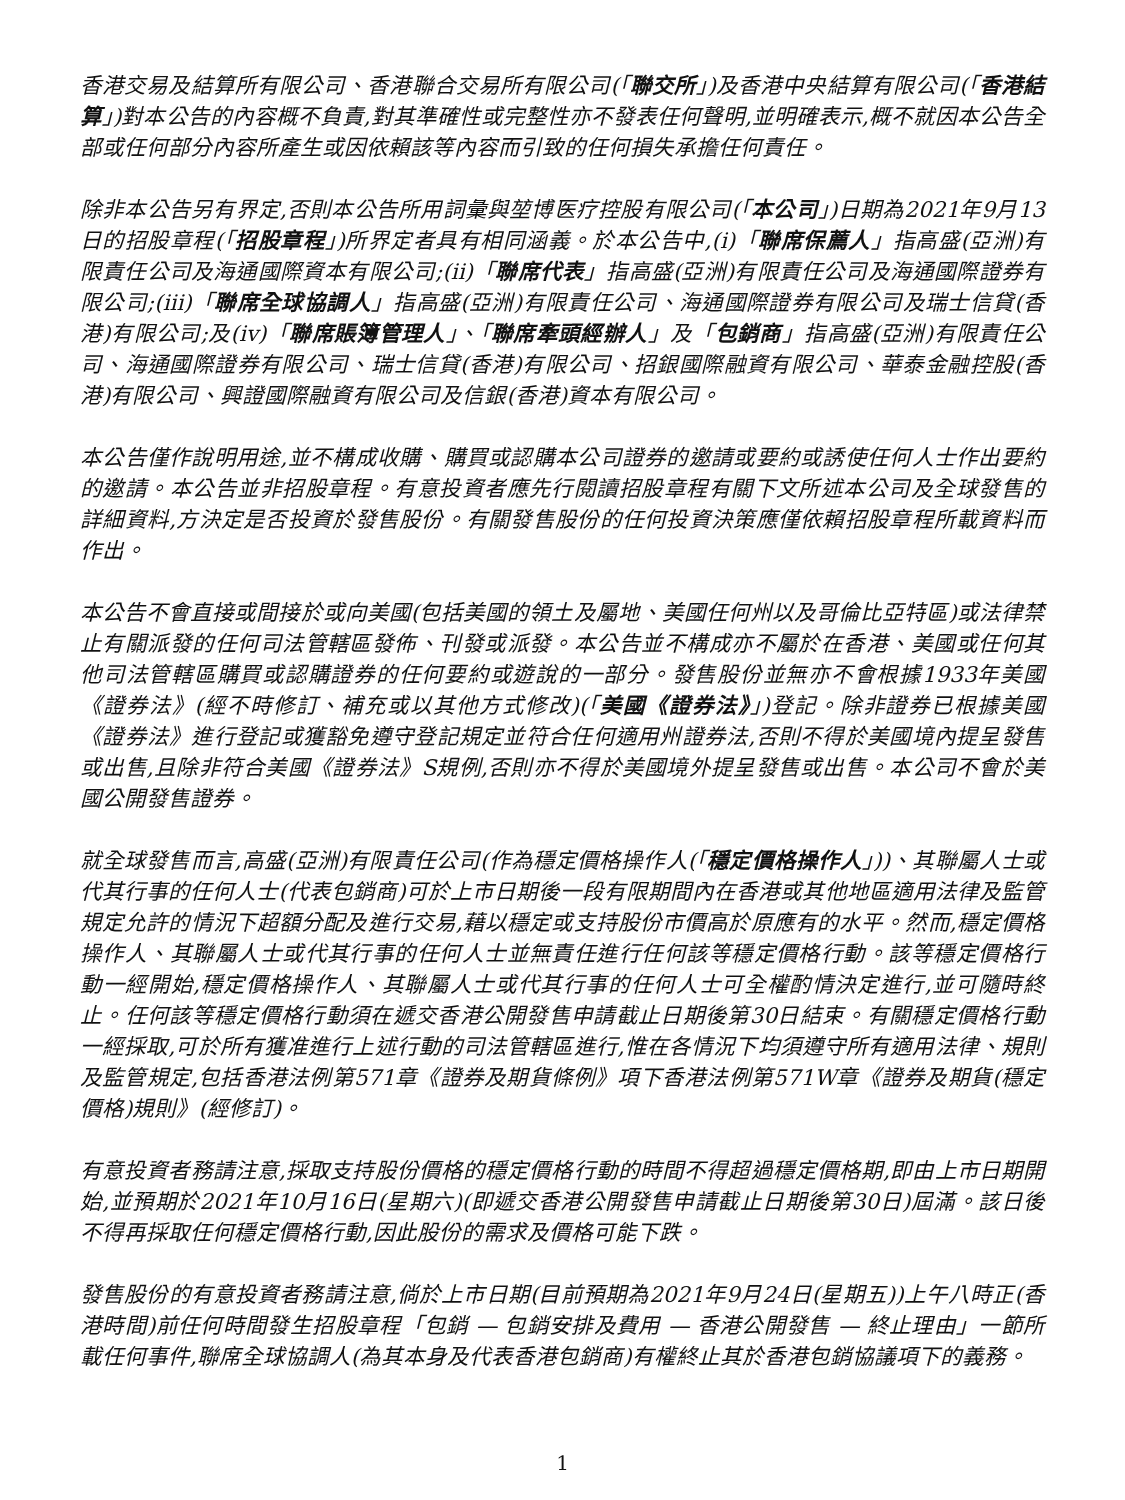香港交易及結算所有限公司、香港聯合交易所有限公司(「聯交所」)及香港中央結算有限公司(「香港結算」)對本公告的內容概不負責,對其準確性或完整性亦不發表任何聲明,並明確表示,概不就因本公告全部或任何部分內容所產生或因依賴該等內容而引致的任何損失承擔任何責任。
除非本公告另有界定,否則本公告所用詞彙與堃博医疗控股有限公司(「本公司」)日期為2021年9月13日的招股章程(「招股章程」)所界定者具有相同涵義。於本公告中,(i)「聯席保薦人」指高盛(亞洲)有限責任公司及海通國際資本有限公司;(ii)「聯席代表」指高盛(亞洲)有限責任公司及海通國際證券有限公司;(iii)「聯席全球協調人」指高盛(亞洲)有限責任公司、海通國際證券有限公司及瑞士信貸(香港)有限公司;及(iv)「聯席賬簿管理人」、「聯席牽頭經辦人」及「包銷商」指高盛(亞洲)有限責任公司、海通國際證券有限公司、瑞士信貸(香港)有限公司、招銀國際融資有限公司、華泰金融控股(香港)有限公司、興證國際融資有限公司及信銀(香港)資本有限公司。
本公告僅作說明用途,並不構成收購、購買或認購本公司證券的邀請或要約或誘使任何人士作出要約的邀請。本公告並非招股章程。有意投資者應先行閱讀招股章程有關下文所述本公司及全球發售的詳細資料,方決定是否投資於發售股份。有關發售股份的任何投資決策應僅依賴招股章程所載資料而作出。
本公告不會直接或間接於或向美國(包括美國的領土及屬地、美國任何州以及哥倫比亞特區)或法律禁止有關派發的任何司法管轄區發佈、刊發或派發。本公告並不構成亦不屬於在香港、美國或任何其他司法管轄區購買或認購證券的任何要約或遊說的一部分。發售股份並無亦不會根據1933年美國《證券法》(經不時修訂、補充或以其他方式修改)(「美國《證券法》」)登記。除非證券已根據美國《證券法》進行登記或獲豁免遵守登記規定並符合任何適用州證券法,否則不得於美國境內提呈發售或出售,且除非符合美國《證券法》S規例,否則亦不得於美國境外提呈發售或出售。本公司不會於美國公開發售證券。
就全球發售而言,高盛(亞洲)有限責任公司(作為穩定價格操作人(「穩定價格操作人」))、其聯屬人士或代其行事的任何人士(代表包銷商)可於上市日期後一段有限期間內在香港或其他地區適用法律及監管規定允許的情況下超額分配及進行交易,藉以穩定或支持股份市價高於原應有的水平。然而,穩定價格操作人、其聯屬人士或代其行事的任何人士並無責任進行任何該等穩定價格行動。該等穩定價格行動一經開始,穩定價格操作人、其聯屬人士或代其行事的任何人士可全權酌情決定進行,並可隨時終止。任何該等穩定價格行動須在遞交香港公開發售申請截止日期後第30日結束。有關穩定價格行動一經採取,可於所有獲准進行上述行動的司法管轄區進行,惟在各情況下均須遵守所有適用法律、規則及監管規定,包括香港法例第571章《證券及期貨條例》項下香港法例第571W章《證券及期貨(穩定價格)規則》(經修訂)。
有意投資者務請注意,採取支持股份價格的穩定價格行動的時間不得超過穩定價格期,即由上市日期開始,並預期於2021年10月16日(星期六)(即遞交香港公開發售申請截止日期後第30日)屆滿。該日後不得再採取任何穩定價格行動,因此股份的需求及價格可能下跌。
發售股份的有意投資者務請注意,倘於上市日期(目前預期為2021年9月24日(星期五))上午八時正(香港時間)前任何時間發生招股章程「包銷 — 包銷安排及費用 — 香港公開發售 — 終止理由」一節所載任何事件,聯席全球協調人(為其本身及代表香港包銷商)有權終止其於香港包銷協議項下的義務。
1